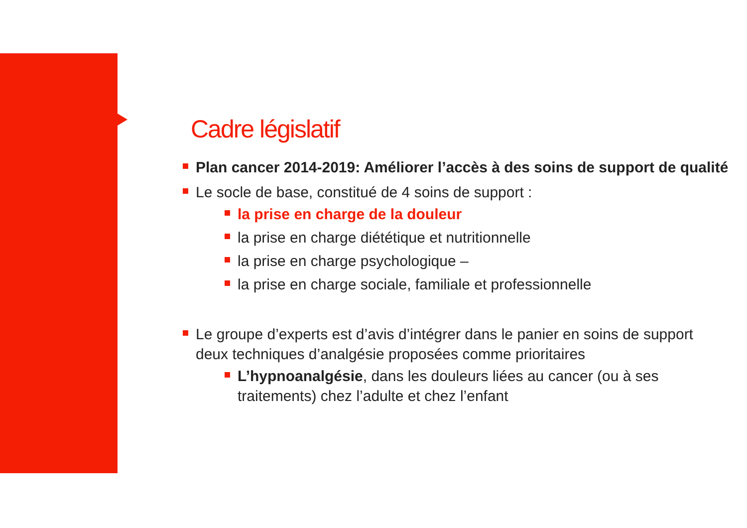Cadre législatif
Plan cancer 2014-2019: Améliorer l’accès à des soins de support de qualité
Le socle de base, constitué de 4 soins de support :
la prise en charge de la douleur
la prise en charge diététique et nutritionnelle
la prise en charge psychologique –
la prise en charge sociale, familiale et professionnelle
Le groupe d’experts est d’avis d’intégrer dans le panier en soins de support deux techniques d’analgésie proposées comme prioritaires
L’hypnoanalgésie, dans les douleurs liées au cancer (ou à ses traitements) chez l’adulte et chez l’enfant